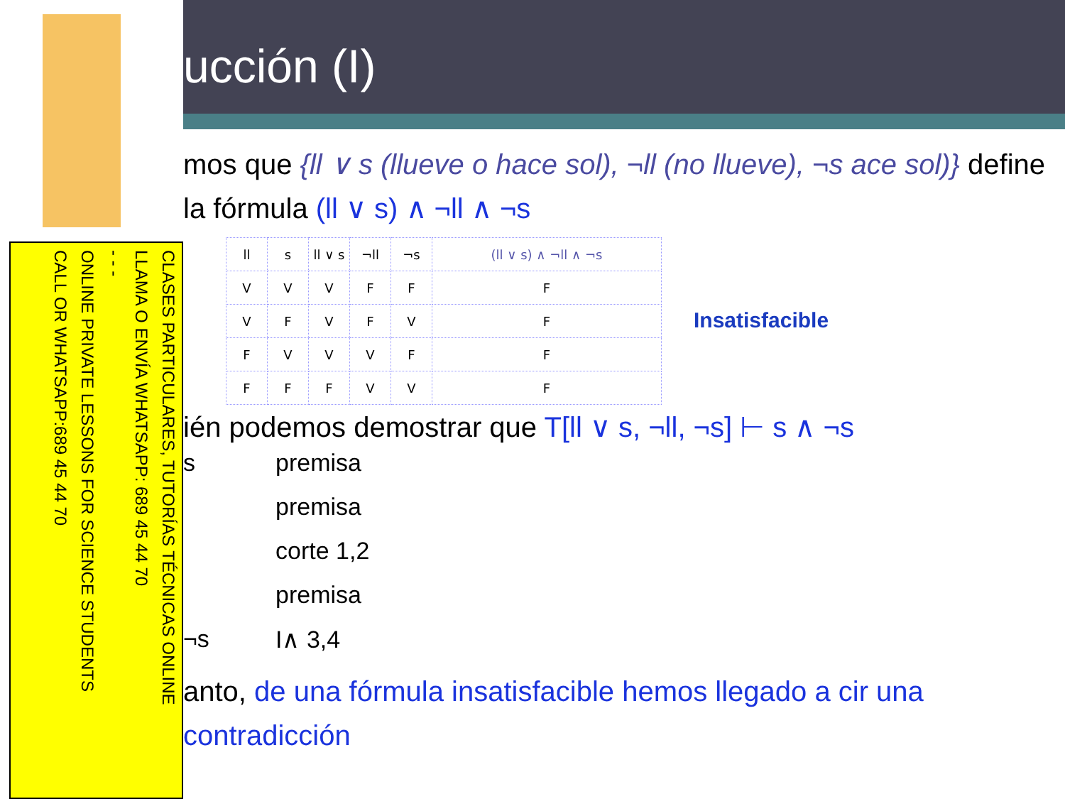ucción (I)
mos que {ll ∨ s (llueve o hace sol), ¬ll (no llueve), ¬s ace sol)} define la fórmula (ll ∨ s) ∧ ¬ll ∧ ¬s
| ll | s | ll ∨ s | ¬ll | ¬s | (ll ∨ s) ∧ ¬ll ∧ ¬s |
| --- | --- | --- | --- | --- | --- |
| V | V | V | F | F | F |
| V | F | V | F | V | F |
| F | V | V | V | F | F |
| F | F | F | V | V | F |
Insatisfacible
ién podemos demostrar que T[ll ∨ s, ¬ll, ¬s] ⊢ s ∧ ¬s
s premisa
premisa
corte 1,2
premisa
¬s I∧ 3,4
anto, de una fórmula insatisfacible hemos llegado a cir una contradicción
CLASES PARTICULARES, TUTORÍAS TÉCNICAS ONLINE
LLAMA O ENVÍA WHATSAPP: 689 45 44 70
- - -
ONLINE PRIVATE LESSONS FOR SCIENCE STUDENTS
CALL OR WHATSAPP:689 45 44 70